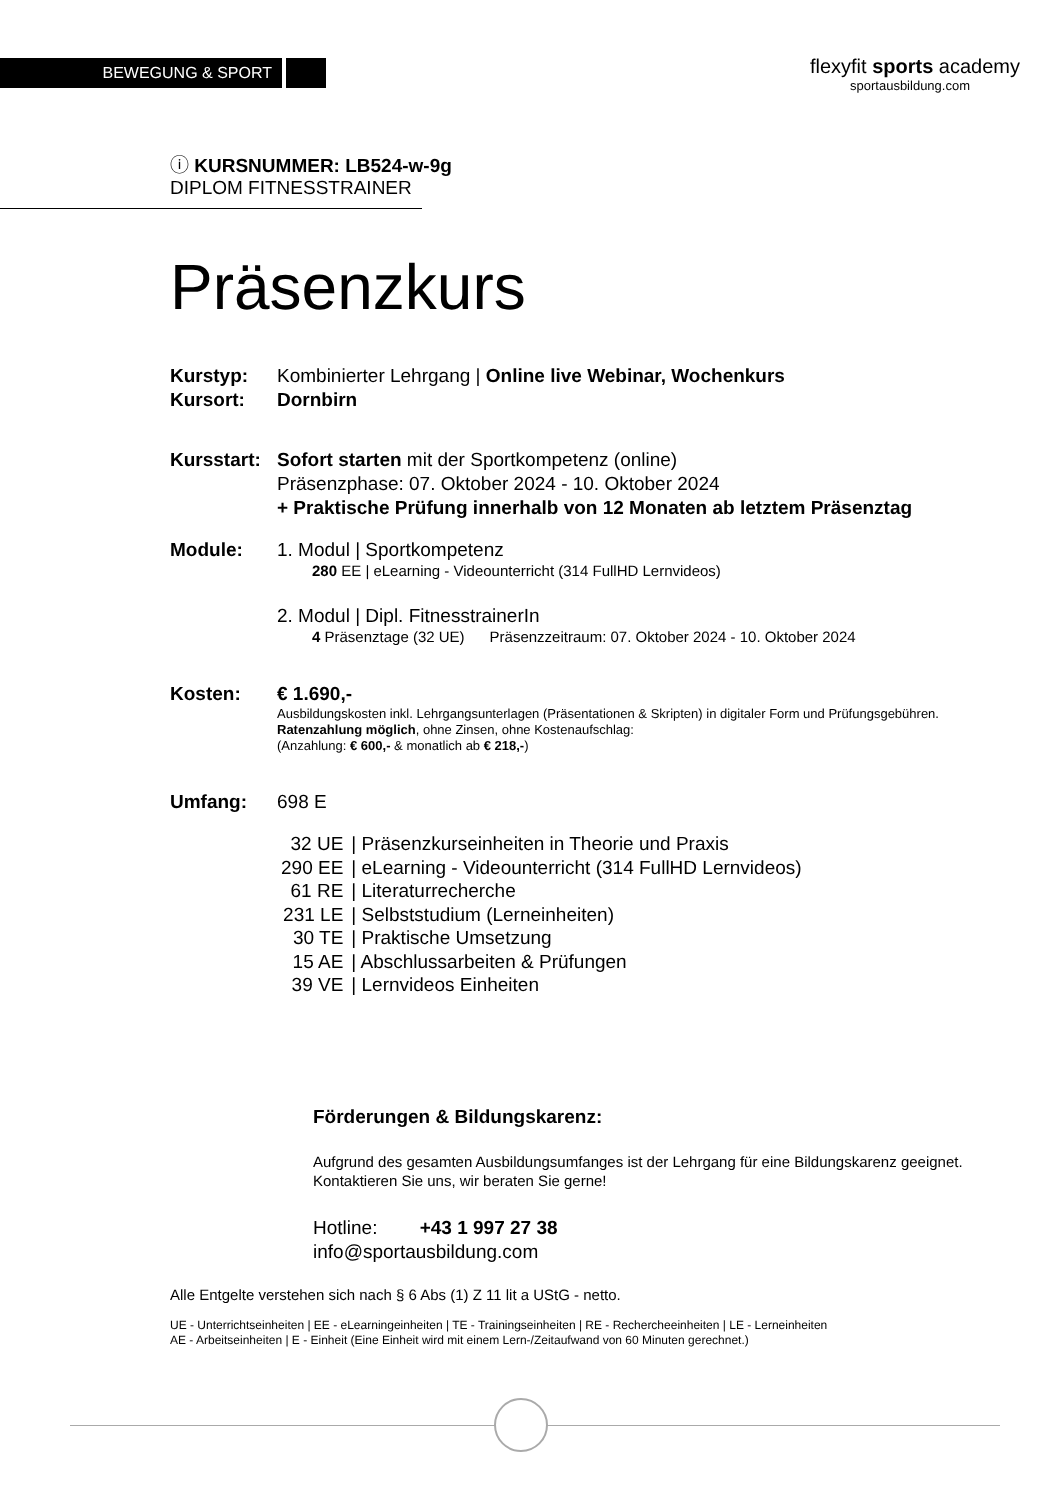BEWEGUNG & SPORT
flexyfit sports academy
sportausbildung.com
ⓘ KURSNUMMER: LB524-w-9g
DIPLOM FITNESSTRAINER
Präsenzkurs
Kurstyp: Kombinierter Lehrgang | Online live Webinar, Wochenkurs
Kursort: Dornbirn
Kursstart:
Sofort starten mit der Sportkompetenz (online)
Präsenzphase: 07. Oktober 2024 - 10. Oktober 2024
+ Praktische Prüfung innerhalb von 12 Monaten ab letztem Präsenztag
Module: 1. Modul | Sportkompetenz
280 EE | eLearning - Videounterricht (314 FullHD Lernvideos)
2. Modul | Dipl. FitnesstrainerIn
4 Präsenztage (32 UE) Präsenzzeitraum: 07. Oktober 2024 - 10. Oktober 2024
Kosten: € 1.690,-
Ausbildungskosten inkl. Lehrgangsunterlagen (Präsentationen & Skripten) in digitaler Form und Prüfungsgebühren. Ratenzahlung möglich, ohne Zinsen, ohne Kostenaufschlag:
(Anzahlung: € 600,- & monatlich ab € 218,-)
Umfang: 698 E
| 32 UE | / Präsenzkurseinheiten in Theorie und Praxis |
| 290 EE | / eLearning - Videounterricht (314 FullHD Lernvideos) |
| 61 RE | / Literaturrecherche |
| 231 LE | / Selbststudium (Lerneinheiten) |
| 30 TE | / Praktische Umsetzung |
| 15 AE | / Abschlussarbeiten & Prüfungen |
| 39 VE | / Lernvideos Einheiten |
Förderungen & Bildungskarenz:
Aufgrund des gesamten Ausbildungsumfanges ist der Lehrgang für eine Bildungskarenz geeignet. Kontaktieren Sie uns, wir beraten Sie gerne!
Hotline: +43 1 997 27 38
info@sportausbildung.com
Alle Entgelte verstehen sich nach § 6 Abs (1) Z 11 lit a UStG - netto.
UE - Unterrichtseinheiten | EE - eLearningeinheiten | TE - Trainingseinheiten | RE - Rechercheeinheiten | LE - Lerneinheiten
AE - Arbeitseinheiten | E - Einheit (Eine Einheit wird mit einem Lern-/Zeitaufwand von 60 Minuten gerechnet.)